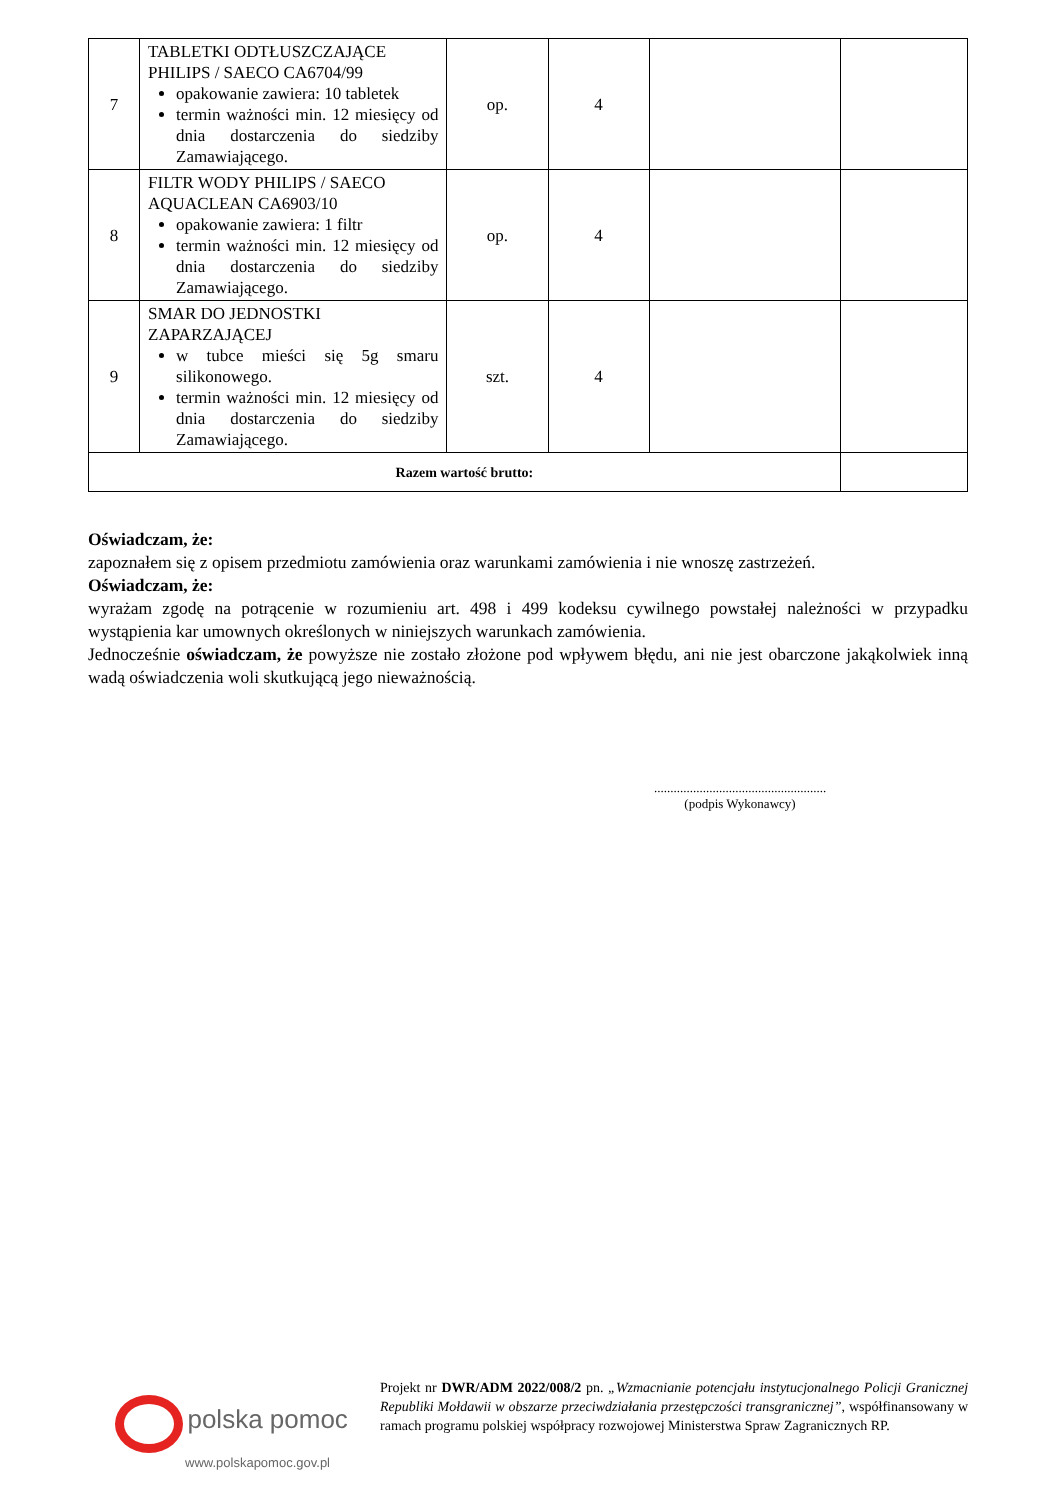| 7 | TABLETKI ODTŁUSZCZAJĄCE PHILIPS / SAECO CA6704/99 opakowanie zawiera: 10 tabletek termin ważności min. 12 miesięcy od dnia dostarczenia do siedziby Zamawiającego. | op. | 4 | | |
| 8 | FILTR WODY PHILIPS / SAECO AQUACLEAN CA6903/10 opakowanie zawiera: 1 filtr termin ważności min. 12 miesięcy od dnia dostarczenia do siedziby Zamawiającego. | op. | 4 | | |
| 9 | SMAR DO JEDNOSTKI ZAPARZAJĄCEJ w tubce mieści się 5g smaru silikonowego. termin ważności min. 12 miesięcy od dnia dostarczenia do siedziby Zamawiającego. | szt. | 4 | | |
| Razem wartość brutto: | | | | | |
Oświadczam, że:
zapoznałem się z opisem przedmiotu zamówienia oraz warunkami zamówienia i nie wnoszę zastrzeżeń.
Oświadczam, że:
wyrażam zgodę na potrącenie w rozumieniu art. 498 i 499 kodeksu cywilnego powstałej należności w przypadku wystąpienia kar umownych określonych w niniejszych warunkach zamówienia.
Jednocześnie oświadczam, że powyższe nie zostało złożone pod wpływem błędu, ani nie jest obarczone jakąkolwiek inną wadą oświadczenia woli skutkującą jego nieważnością.
.....................................................
(podpis Wykonawcy)
polska pomoc
www.polskapomoc.gov.pl
Projekt nr DWR/ADM 2022/008/2 pn. „Wzmacnianie potencjału instytucjonalnego Policji Granicznej Republiki Mołdawii w obszarze przeciwdziałania przestępczości transgranicznej”, współfinansowany w ramach programu polskiej współpracy rozwojowej Ministerstwa Spraw Zagranicznych RP.